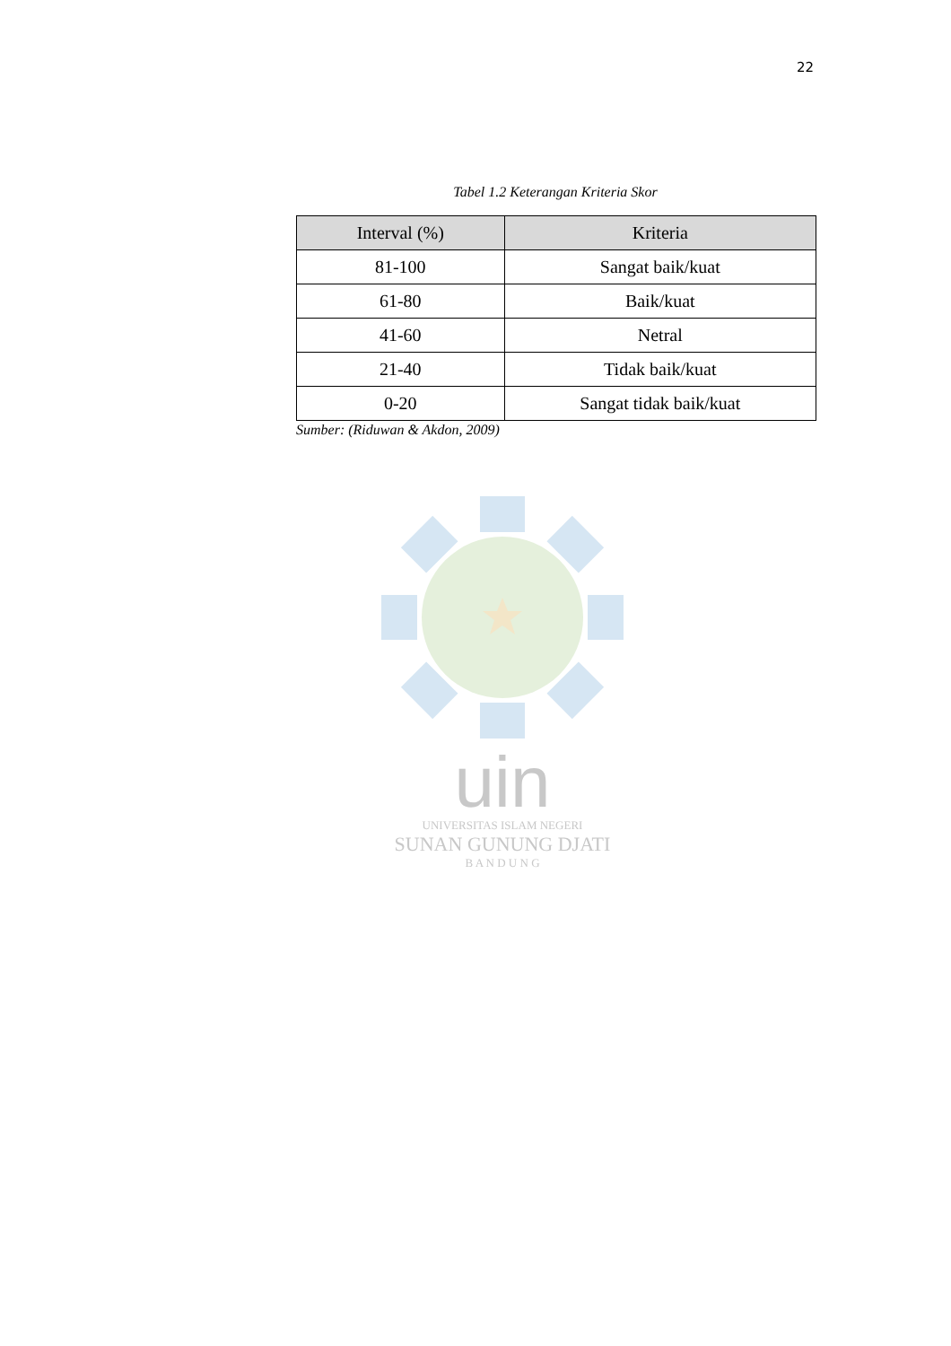22
Tabel 1.2 Keterangan Kriteria Skor
| Interval (%) | Kriteria |
| --- | --- |
| 81-100 | Sangat baik/kuat |
| 61-80 | Baik/kuat |
| 41-60 | Netral |
| 21-40 | Tidak baik/kuat |
| 0-20 | Sangat tidak baik/kuat |
Sumber: (Riduwan & Akdon, 2009)
uin
UNIVERSITAS ISLAM NEGERI
SUNAN GUNUNG DJATI
B A N D U N G